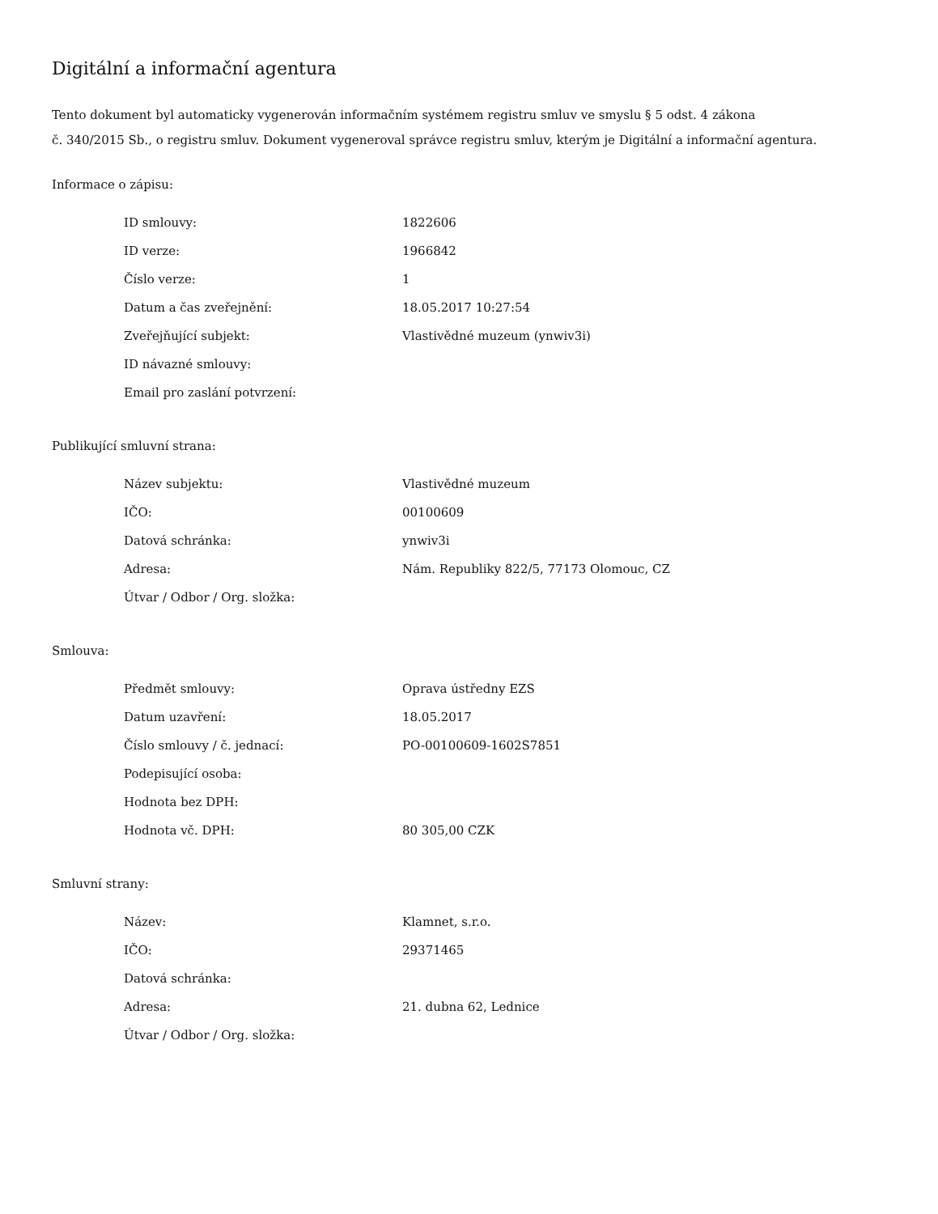Digitální a informační agentura
Tento dokument byl automaticky vygenerován informačním systémem registru smluv ve smyslu § 5 odst. 4 zákona
č. 340/2015 Sb., o registru smluv. Dokument vygeneroval správce registru smluv, kterým je Digitální a informační agentura.
Informace o zápisu:
| ID smlouvy: | 1822606 |
| ID verze: | 1966842 |
| Číslo verze: | 1 |
| Datum a čas zveřejnění: | 18.05.2017 10:27:54 |
| Zveřejňující subjekt: | Vlastivědné muzeum (ynwiv3i) |
| ID návazné smlouvy: | |
| Email pro zaslání potvrzení: | |
Publikující smluvní strana:
| Název subjektu: | Vlastivědné muzeum |
| IČO: | 00100609 |
| Datová schránka: | ynwiv3i |
| Adresa: | Nám. Republiky 822/5, 77173 Olomouc, CZ |
| Útvar / Odbor / Org. složka: | |
Smlouva:
| Předmět smlouvy: | Oprava ústředny EZS |
| Datum uzavření: | 18.05.2017 |
| Číslo smlouvy / č. jednací: | PO-00100609-1602S7851 |
| Podepisující osoba: | |
| Hodnota bez DPH: | |
| Hodnota vč. DPH: | 80 305,00 CZK |
Smluvní strany:
| Název: | Klamnet, s.r.o. |
| IČO: | 29371465 |
| Datová schránka: | |
| Adresa: | 21. dubna 62, Lednice |
| Útvar / Odbor / Org. složka: | |